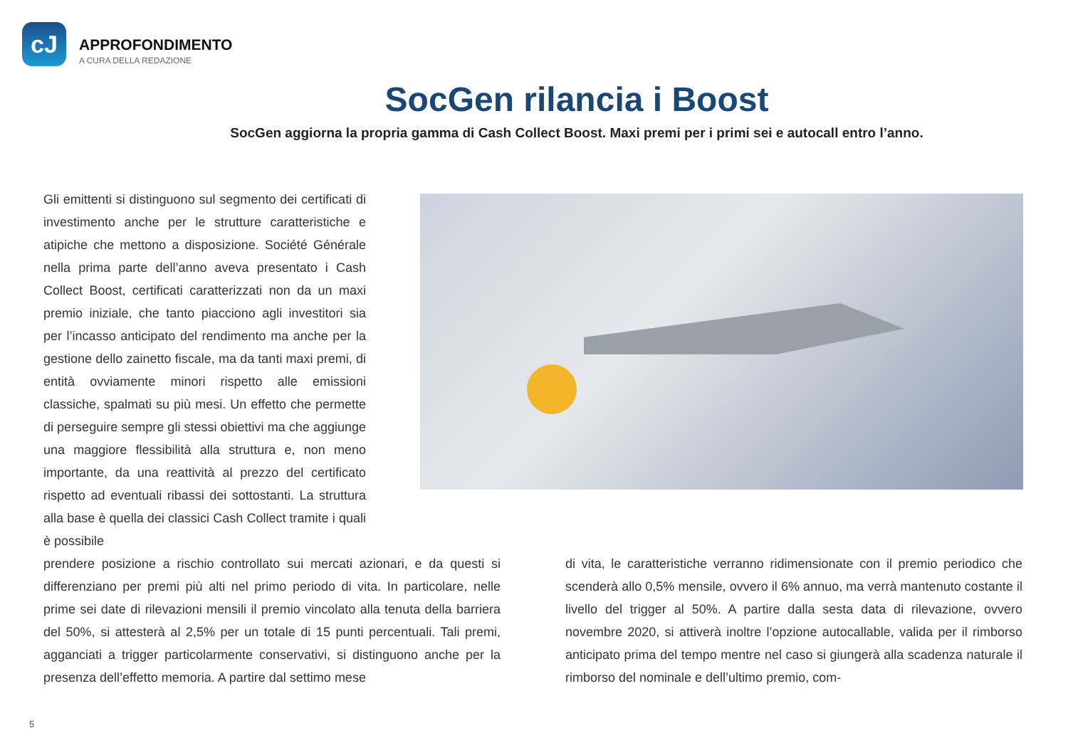cJ
APPROFONDIMENTO
A CURA DELLA REDAZIONE
SocGen rilancia i Boost
SocGen aggiorna la propria gamma di Cash Collect Boost. Maxi premi per i primi sei e autocall entro l’anno.
Gli emittenti si distinguono sul segmento dei certificati di investimento anche per le strutture caratteristiche e atipiche che mettono a disposizione. Société Générale nella prima parte dell’anno aveva presentato i Cash Collect Boost, certificati caratterizzati non da un maxi premio iniziale, che tanto piacciono agli investitori sia per l’incasso anticipato del rendimento ma anche per la gestione dello zainetto fiscale, ma da tanti maxi premi, di entità ovviamente minori rispetto alle emissioni classiche, spalmati su più mesi. Un effetto che permette di perseguire sempre gli stessi obiettivi ma che aggiunge una maggiore flessibilità alla struttura e, non meno importante, da una reattività al prezzo del certificato rispetto ad eventuali ribassi dei sottostanti. La struttura alla base è quella dei classici Cash Collect tramite i quali è possibile
prendere posizione a rischio controllato sui mercati azionari, e da questi si differenziano per premi più alti nel primo periodo di vita. In particolare, nelle prime sei date di rilevazioni mensili il premio vincolato alla tenuta della barriera del 50%, si attesterà al 2,5% per un totale di 15 punti percentuali. Tali premi, agganciati a trigger particolarmente conservativi, si distinguono anche per la presenza dell’effetto memoria. A partire dal settimo mese
di vita, le caratteristiche verranno ridimensionate con il premio periodico che scenderà allo 0,5% mensile, ovvero il 6% annuo, ma verrà mantenuto costante il livello del trigger al 50%. A partire dalla sesta data di rilevazione, ovvero novembre 2020, si attiverà inoltre l’opzione autocallable, valida per il rimborso anticipato prima del tempo mentre nel caso si giungerà alla scadenza naturale il rimborso del nominale e dell’ultimo premio, com-
5